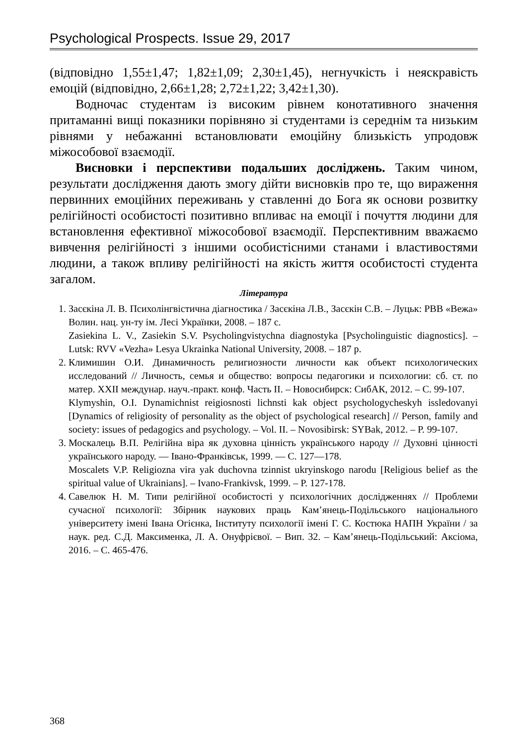Psychological Prospects. Issue 29, 2017
(відповідно 1,55±1,47; 1,82±1,09; 2,30±1,45), негнучкість і неяскравість емоцій (відповідно, 2,66±1,28; 2,72±1,22; 3,42±1,30).
Водночас студентам із високим рівнем конотативного значення притаманні вищі показники порівняно зі студентами із середнім та низьким рівнями у небажанні встановлювати емоційну близькість упродовж міжособової взаємодії.
Висновки і перспективи подальших досліджень. Таким чином, результати дослідження дають змогу дійти висновків про те, що вираження первинних емоційних переживань у ставленні до Бога як основи розвитку релігійності особистості позитивно впливає на емоції і почуття людини для встановлення ефективної міжособової взаємодії. Перспективним вважаємо вивчення релігійності з іншими особистісними станами і властивостями людини, а також впливу релігійності на якість життя особистості студента загалом.
Література
1. Засєкіна Л. В. Психолінгвістична діагностика / Засєкіна Л.В., Засєкін С.В. – Луцьк: РВВ «Вежа» Волин. нац. ун-ту ім. Лесі Українки, 2008. – 187 с.
Zasiekina L. V., Zasiekin S.V. Psycholingvistychna diagnostyka [Psycholinguistic diagnostics]. – Lutsk: RVV «Vezha» Lesya Ukrainka National University, 2008. – 187 p.
2. Климишин О.И. Динамичность религиозности личности как объект психологических исследований // Личность, семья и общество: вопросы педагогики и психологии: сб. ст. по матер. XXII междунар. науч.-практ. конф. Часть II. – Новосибирск: СибАК, 2012. – С. 99-107.
Klymyshin, O.I. Dynamichnist reigiosnosti lichnsti kak object psychologycheskyh issledovanyi [Dynamics of religiosity of personality as the object of psychological research] // Person, family and society: issues of pedagogics and psychology. – Vol. II. – Novosibirsk: SYBak, 2012. – P. 99-107.
3. Москалець В.П. Релігійна віра як духовна цінність українського народу // Духовні цінності українського народу. — Івано-Франківськ, 1999. — С. 127—178.
Moscalets V.P. Religiozna vira yak duchovna tzinnist ukryinskogo narodu [Religious belief as the spiritual value of Ukrainians]. – Ivano-Frankivsk, 1999. – P. 127-178.
4. Савелюк Н. М. Типи релігійної особистості у психологічних дослідженнях // Проблеми сучасної психології: Збірник наукових праць Кам’янець-Подільського національного університету імені Івана Огієнка, Інституту психології імені Г. С. Костюка НАПН України / за наук. ред. С.Д. Максименка, Л. А. Онуфрієвої. – Вип. 32. – Кам’янець-Подільський: Аксіома, 2016. – С. 465-476.
368